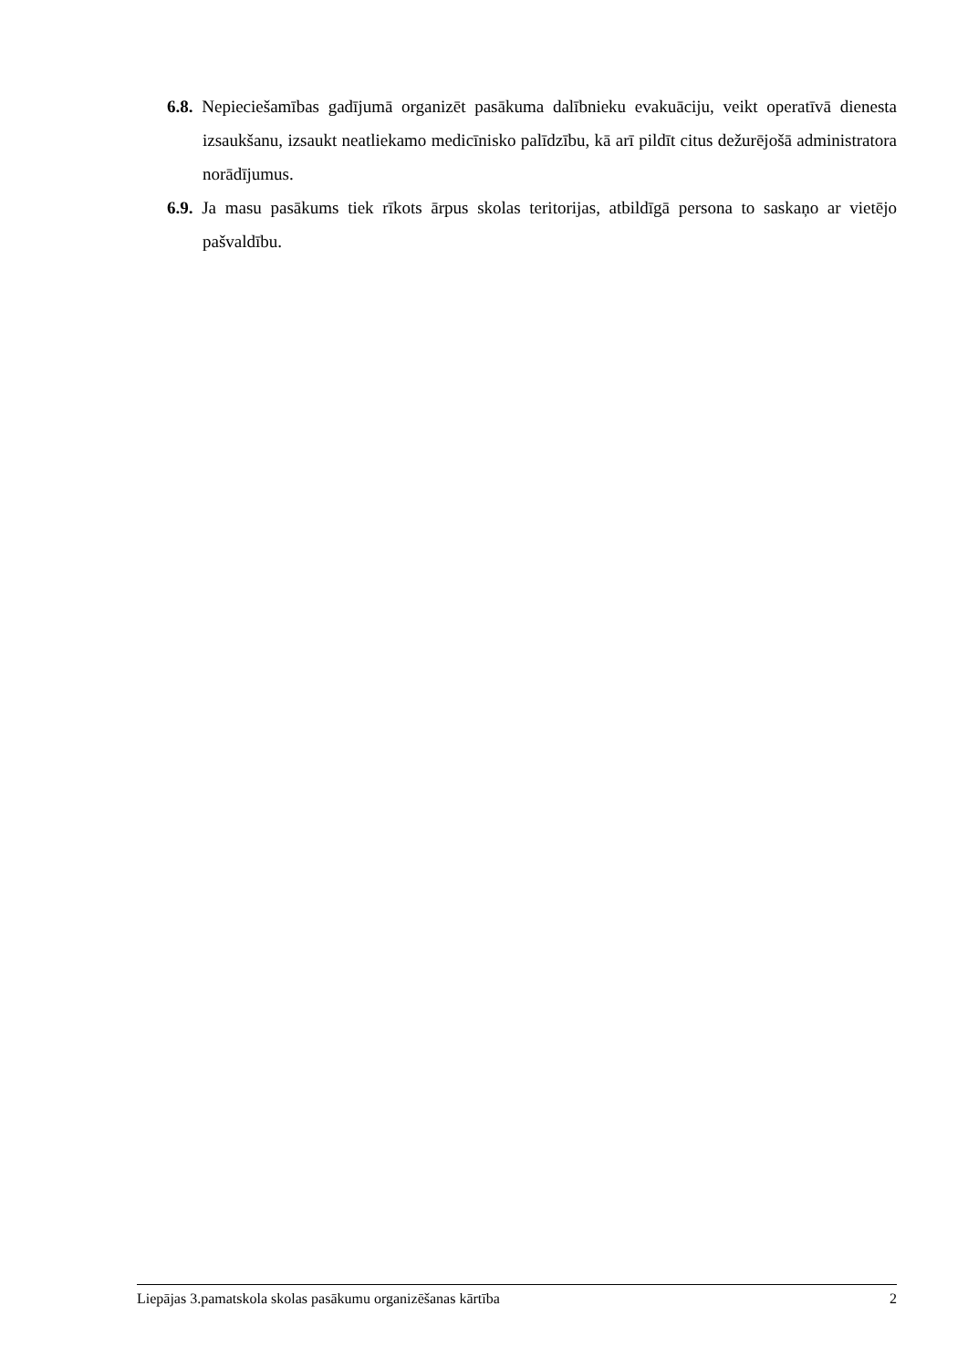6.8. Nepieciešamības gadījumā organizēt pasākuma dalībnieku evakuāciju, veikt operatīvā dienesta izsaukšanu, izsaukt neatliekamo medicīnisko palīdzību, kā arī pildīt citus dežurējošā administratora norādījumus.
6.9. Ja masu pasākums tiek rīkots ārpus skolas teritorijas, atbildīgā persona to saskaņo ar vietējo pašvaldību.
Liepājas 3.pamatskola skolas pasākumu organizēšanas kārtība 2